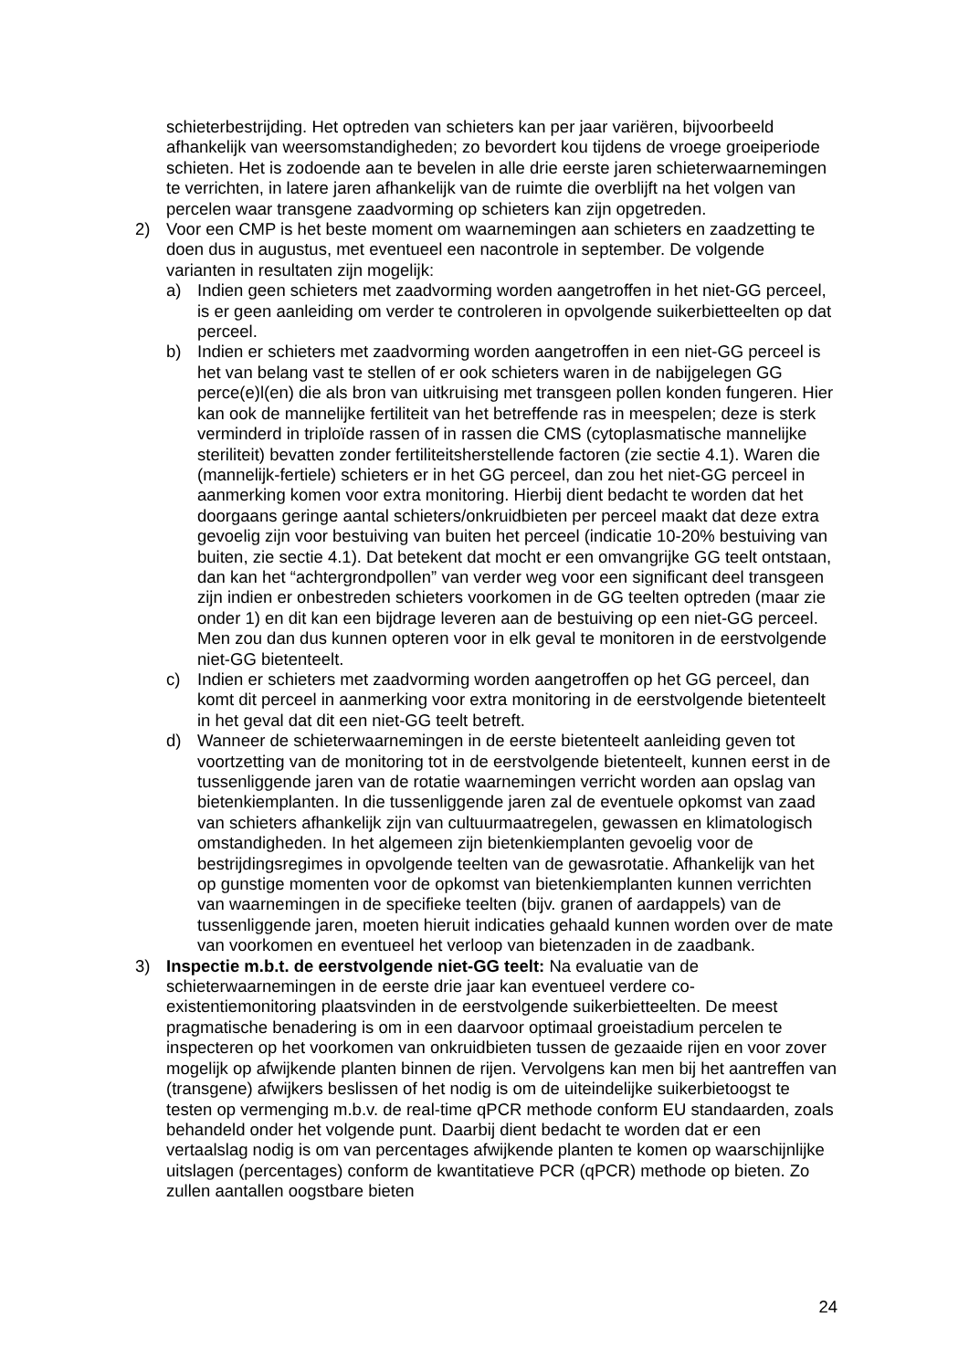schieterbestrijding. Het optreden van schieters kan per jaar variëren, bijvoorbeeld afhankelijk van weersomstandigheden; zo bevordert kou tijdens de vroege groeiperiode schieten. Het is zodoende aan te bevelen in alle drie eerste jaren schieterwaarnemingen te verrichten, in latere jaren afhankelijk van de ruimte die overblijft na het volgen van percelen waar transgene zaadvorming op schieters kan zijn opgetreden.
2) Voor een CMP is het beste moment om waarnemingen aan schieters en zaadzetting te doen dus in augustus, met eventueel een nacontrole in september. De volgende varianten in resultaten zijn mogelijk:
a) Indien geen schieters met zaadvorming worden aangetroffen in het niet-GG perceel, is er geen aanleiding om verder te controleren in opvolgende suikerbietteelten op dat perceel.
b) Indien er schieters met zaadvorming worden aangetroffen in een niet-GG perceel is het van belang vast te stellen of er ook schieters waren in de nabijgelegen GG perce(e)l(en) die als bron van uitkruising met transgeen pollen konden fungeren. Hier kan ook de mannelijke fertiliteit van het betreffende ras in meespelen; deze is sterk verminderd in triploïde rassen of in rassen die CMS (cytoplasmatische mannelijke steriliteit) bevatten zonder fertiliteitsherstellende factoren (zie sectie 4.1). Waren die (mannelijk-fertiele) schieters er in het GG perceel, dan zou het niet-GG perceel in aanmerking komen voor extra monitoring. Hierbij dient bedacht te worden dat het doorgaans geringe aantal schieters/onkruidbieten per perceel maakt dat deze extra gevoelig zijn voor bestuiving van buiten het perceel (indicatie 10-20% bestuiving van buiten, zie sectie 4.1). Dat betekent dat mocht er een omvangrijke GG teelt ontstaan, dan kan het “achtergrondpollen” van verder weg voor een significant deel transgeen zijn indien er onbestreden schieters voorkomen in de GG teelten optreden (maar zie onder 1) en dit kan een bijdrage leveren aan de bestuiving op een niet-GG perceel. Men zou dan dus kunnen opteren voor in elk geval te monitoren in de eerstvolgende niet-GG bietenteelt.
c) Indien er schieters met zaadvorming worden aangetroffen op het GG perceel, dan komt dit perceel in aanmerking voor extra monitoring in de eerstvolgende bietenteelt in het geval dat dit een niet-GG teelt betreft.
d) Wanneer de schieterwaarnemingen in de eerste bietenteelt aanleiding geven tot voortzetting van de monitoring tot in de eerstvolgende bietenteelt, kunnen eerst in de tussenliggende jaren van de rotatie waarnemingen verricht worden aan opslag van bietenkiemplanten. In die tussenliggende jaren zal de eventuele opkomst van zaad van schieters afhankelijk zijn van cultuurmaatregelen, gewassen en klimatologisch omstandigheden. In het algemeen zijn bietenkiemplanten gevoelig voor de bestrijdingsregimes in opvolgende teelten van de gewasrotatie. Afhankelijk van het op gunstige momenten voor de opkomst van bietenkiemplanten kunnen verrichten van waarnemingen in de specifieke teelten (bijv. granen of aardappels) van de tussenliggende jaren, moeten hieruit indicaties gehaald kunnen worden over de mate van voorkomen en eventueel het verloop van bietenzaden in de zaadbank.
3) Inspectie m.b.t. de eerstvolgende niet-GG teelt: Na evaluatie van de schieterwaarnemingen in de eerste drie jaar kan eventueel verdere co-existentiemonitoring plaatsvinden in de eerstvolgende suikerbietteelten. De meest pragmatische benadering is om in een daarvoor optimaal groeistadium percelen te inspecteren op het voorkomen van onkruidbieten tussen de gezaaide rijen en voor zover mogelijk op afwijkende planten binnen de rijen. Vervolgens kan men bij het aantreffen van (transgene) afwijkers beslissen of het nodig is om de uiteindelijke suikerbietoogst te testen op vermenging m.b.v. de real-time qPCR methode conform EU standaarden, zoals behandeld onder het volgende punt. Daarbij dient bedacht te worden dat er een vertaalslag nodig is om van percentages afwijkende planten te komen op waarschijnlijke uitslagen (percentages) conform de kwantitatieve PCR (qPCR) methode op bieten. Zo zullen aantallen oogstbare bieten
24